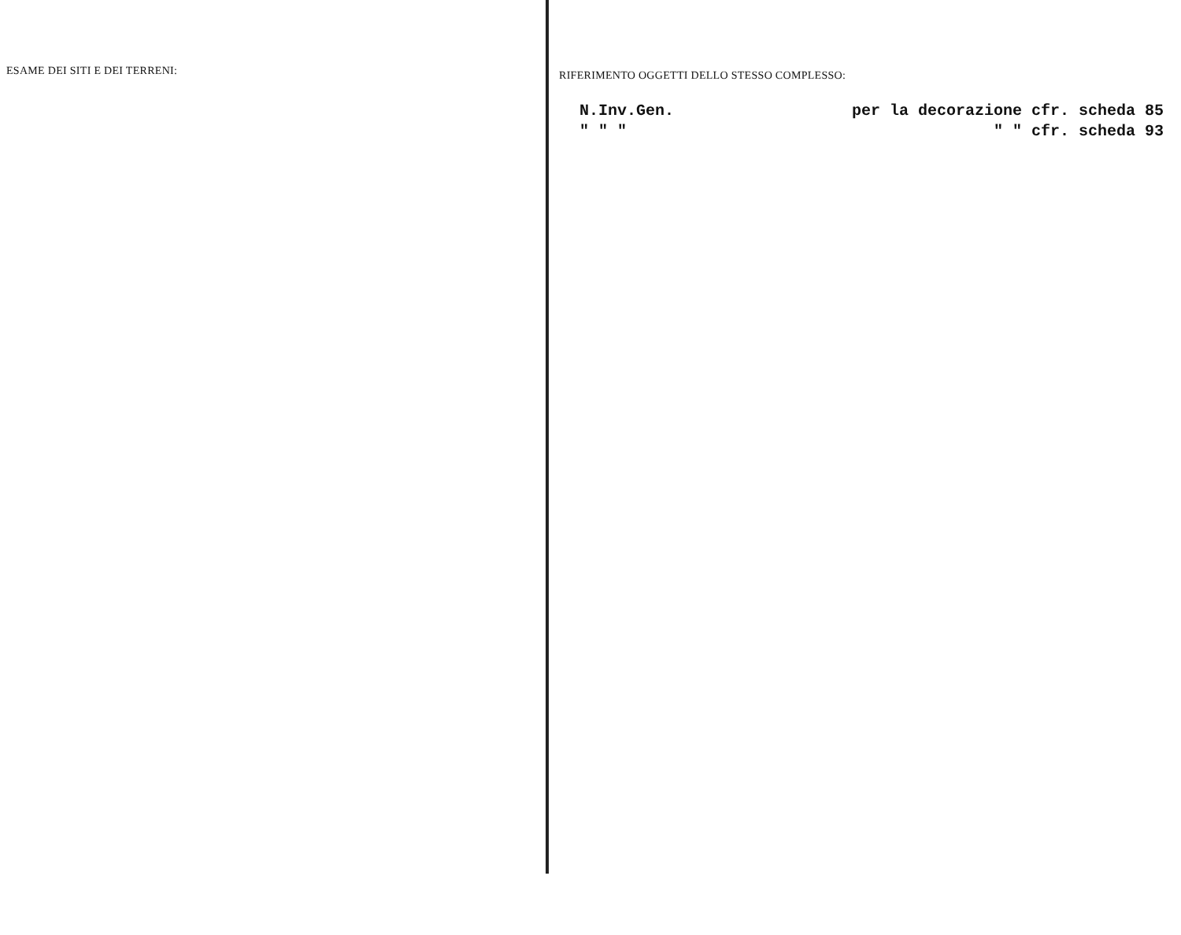ESAME DEI SITI E DEI TERRENI:
RIFERIMENTO OGGETTI DELLO STESSO COMPLESSO:
N.Inv.Gen. per la decorazione cfr. scheda 85
" " " " " cfr. scheda 93